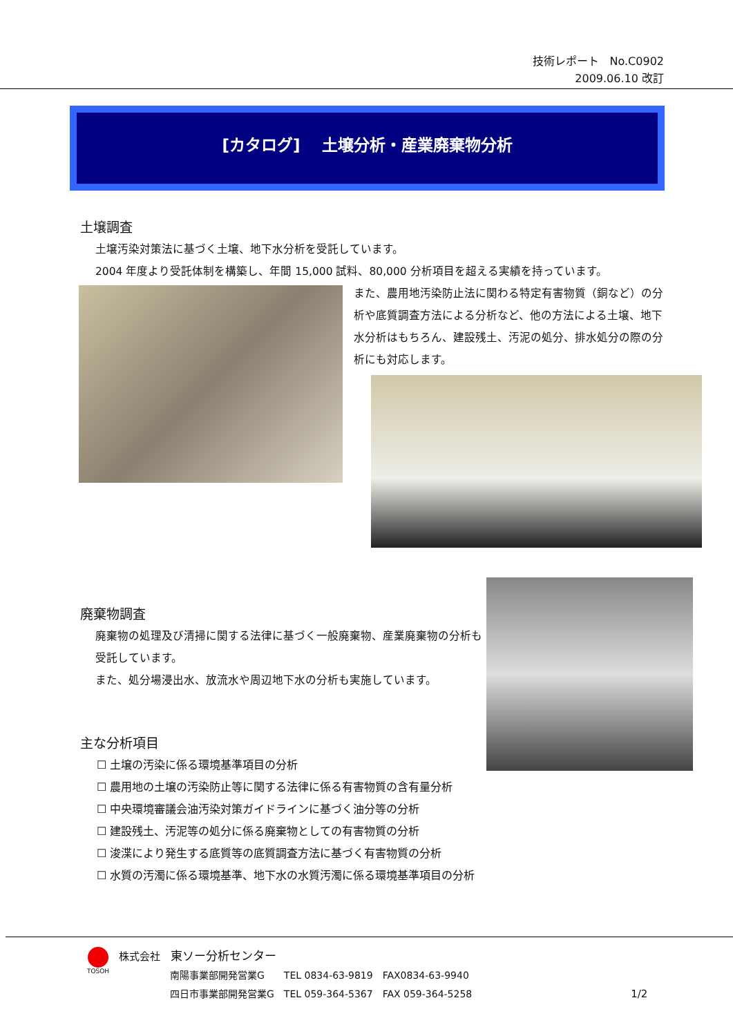技術レポート　No.C0902
2009.06.10 改訂
[カタログ]　 土壌分析・産業廃棄物分析
土壌調査
土壌汚染対策法に基づく土壌、地下水分析を受託しています。
2004 年度より受託体制を構築し、年間 15,000 試料、80,000 分析項目を超える実績を持っています。
また、農用地汚染防止法に関わる特定有害物質（銅など）の分析や底質調査方法による分析など、他の方法による土壌、地下水分析はもちろん、建設残土、汚泥の処分、排水処分の際の分析にも対応します。
廃棄物調査
廃棄物の処理及び清掃に関する法律に基づく一般廃棄物、産業廃棄物の分析も受託しています。
また、処分場浸出水、放流水や周辺地下水の分析も実施しています。
主な分析項目
☐ 土壌の汚染に係る環境基準項目の分析
☐ 農用地の土壌の汚染防止等に関する法律に係る有害物質の含有量分析
☐ 中央環境審議会油汚染対策ガイドラインに基づく油分等の分析
☐ 建設残土、汚泥等の処分に係る廃棄物としての有害物質の分析
☐ 浚渫により発生する底質等の底質調査方法に基づく有害物質の分析
☐ 水質の汚濁に係る環境基準、地下水の水質汚濁に係る環境基準項目の分析
TOSOH
株式会社　東ソー分析センター
南陽事業部開発営業G　　TEL 0834-63-9819　FAX0834-63-9940
四日市事業部開発営業G　TEL 059-364-5367　FAX 059-364-5258 1/2